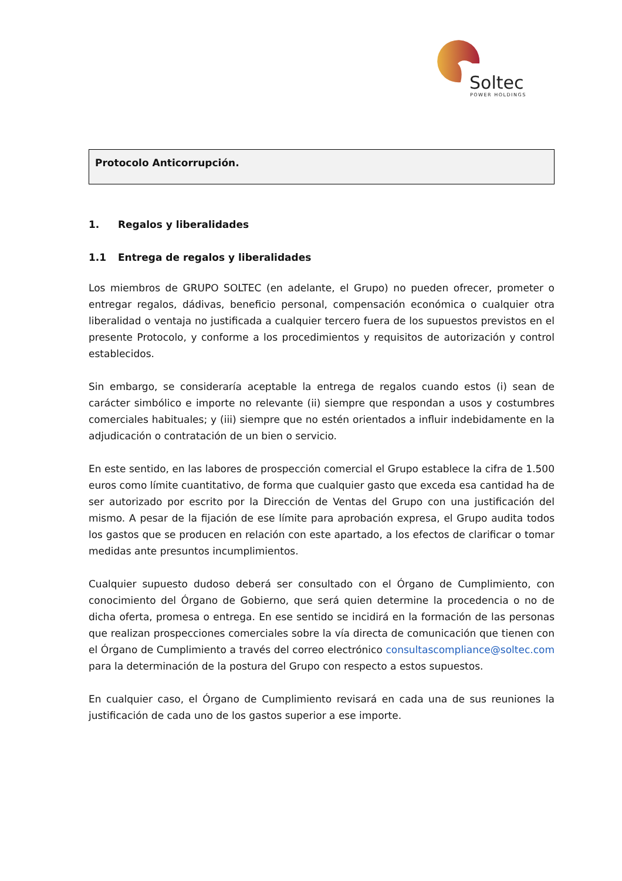Soltec
POWER HOLDINGS
Protocolo Anticorrupción.
1. Regalos y liberalidades
1.1 Entrega de regalos y liberalidades
Los miembros de GRUPO SOLTEC (en adelante, el Grupo) no pueden ofrecer, prometer o entregar regalos, dádivas, beneficio personal, compensación económica o cualquier otra liberalidad o ventaja no justificada a cualquier tercero fuera de los supuestos previstos en el presente Protocolo, y conforme a los procedimientos y requisitos de autorización y control establecidos.
Sin embargo, se consideraría aceptable la entrega de regalos cuando estos (i) sean de carácter simbólico e importe no relevante (ii) siempre que respondan a usos y costumbres comerciales habituales; y (iii) siempre que no estén orientados a influir indebidamente en la adjudicación o contratación de un bien o servicio.
En este sentido, en las labores de prospección comercial el Grupo establece la cifra de 1.500 euros como límite cuantitativo, de forma que cualquier gasto que exceda esa cantidad ha de ser autorizado por escrito por la Dirección de Ventas del Grupo con una justificación del mismo. A pesar de la fijación de ese límite para aprobación expresa, el Grupo audita todos los gastos que se producen en relación con este apartado, a los efectos de clarificar o tomar medidas ante presuntos incumplimientos.
Cualquier supuesto dudoso deberá ser consultado con el Órgano de Cumplimiento, con conocimiento del Órgano de Gobierno, que será quien determine la procedencia o no de dicha oferta, promesa o entrega. En ese sentido se incidirá en la formación de las personas que realizan prospecciones comerciales sobre la vía directa de comunicación que tienen con el Órgano de Cumplimiento a través del correo electrónico consultascompliance@soltec.com para la determinación de la postura del Grupo con respecto a estos supuestos.
En cualquier caso, el Órgano de Cumplimiento revisará en cada una de sus reuniones la justificación de cada uno de los gastos superior a ese importe.